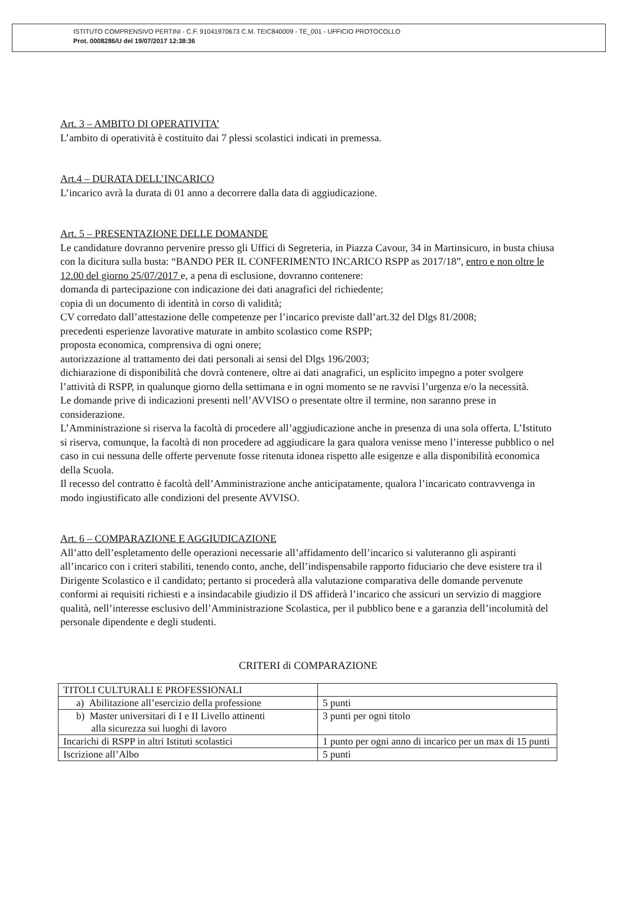ISTITUTO COMPRENSIVO PERTINI - C.F. 91041970673 C.M. TEIC840009 - TE_001 - UFFICIO PROTOCOLLO
Prot. 0008286/U del 19/07/2017 12:38:36
Art. 3 – AMBITO DI OPERATIVITA’
L’ambito di operatività è costituito dai 7 plessi scolastici indicati in premessa.
Art.4 – DURATA DELL’INCARICO
L’incarico avrà la durata di 01 anno a decorrere dalla data di aggiudicazione.
Art. 5 – PRESENTAZIONE DELLE DOMANDE
Le candidature dovranno pervenire presso gli Uffici di Segreteria, in Piazza Cavour, 34 in Martinsicuro, in busta chiusa con la dicitura sulla busta: “BANDO PER IL CONFERIMENTO INCARICO RSPP as 2017/18”, entro e non oltre le 12.00 del giorno 25/07/2017 e, a pena di esclusione, dovranno contenere:
domanda di partecipazione con indicazione dei dati anagrafici del richiedente;
copia di un documento di identità in corso di validità;
CV corredato dall’attestazione delle competenze per l’incarico previste dall’art.32 del Dlgs 81/2008;
precedenti esperienze lavorative maturate in ambito scolastico come RSPP;
proposta economica, comprensiva di ogni onere;
autorizzazione al trattamento dei dati personali ai sensi del Dlgs 196/2003;
dichiarazione di disponibilità che dovrà contenere, oltre ai dati anagrafici, un esplicito impegno a poter svolgere l’attività di RSPP, in qualunque giorno della settimana e in ogni momento se ne ravvisi l’urgenza e/o la necessità.
Le domande prive di indicazioni presenti nell’AVVISO o presentate oltre il termine, non saranno prese in considerazione.
L’Amministrazione si riserva la facoltà di procedere all’aggiudicazione anche in presenza di una sola offerta. L’Istituto si riserva, comunque, la facoltà di non procedere ad aggiudicare la gara qualora venisse meno l’interesse pubblico o nel caso in cui nessuna delle offerte pervenute fosse ritenuta idonea rispetto alle esigenze e alla disponibilità economica della Scuola.
Il recesso del contratto è facoltà dell’Amministrazione anche anticipatamente, qualora l’incaricato contravvenga in modo ingiustificato alle condizioni del presente AVVISO.
Art. 6 – COMPARAZIONE E AGGIUDICAZIONE
All’atto dell’espletamento delle operazioni necessarie all’affidamento dell’incarico si valuteranno gli aspiranti all’incarico con i criteri stabiliti, tenendo conto, anche, dell’indispensabile rapporto fiduciario che deve esistere tra il Dirigente Scolastico e il candidato; pertanto si procederà alla valutazione comparativa delle domande pervenute conformi ai requisiti richiesti e a insindacabile giudizio il DS affiderà l’incarico che assicuri un servizio di maggiore qualità, nell’interesse esclusivo dell’Amministrazione Scolastica, per il pubblico bene e a garanzia dell’incolumità del personale dipendente e degli studenti.
CRITERI di COMPARAZIONE
| TITOLI CULTURALI E PROFESSIONALI | |
| a) Abilitazione all’esercizio della professione | 5 punti |
| b) Master universitari di I e II Livello attinenti alla sicurezza sui luoghi di lavoro | 3 punti per ogni titolo |
| Incarichi di RSPP in altri Istituti scolastici | 1 punto per ogni anno di incarico per un max di 15 punti |
| Iscrizione all’Albo | 5 punti |